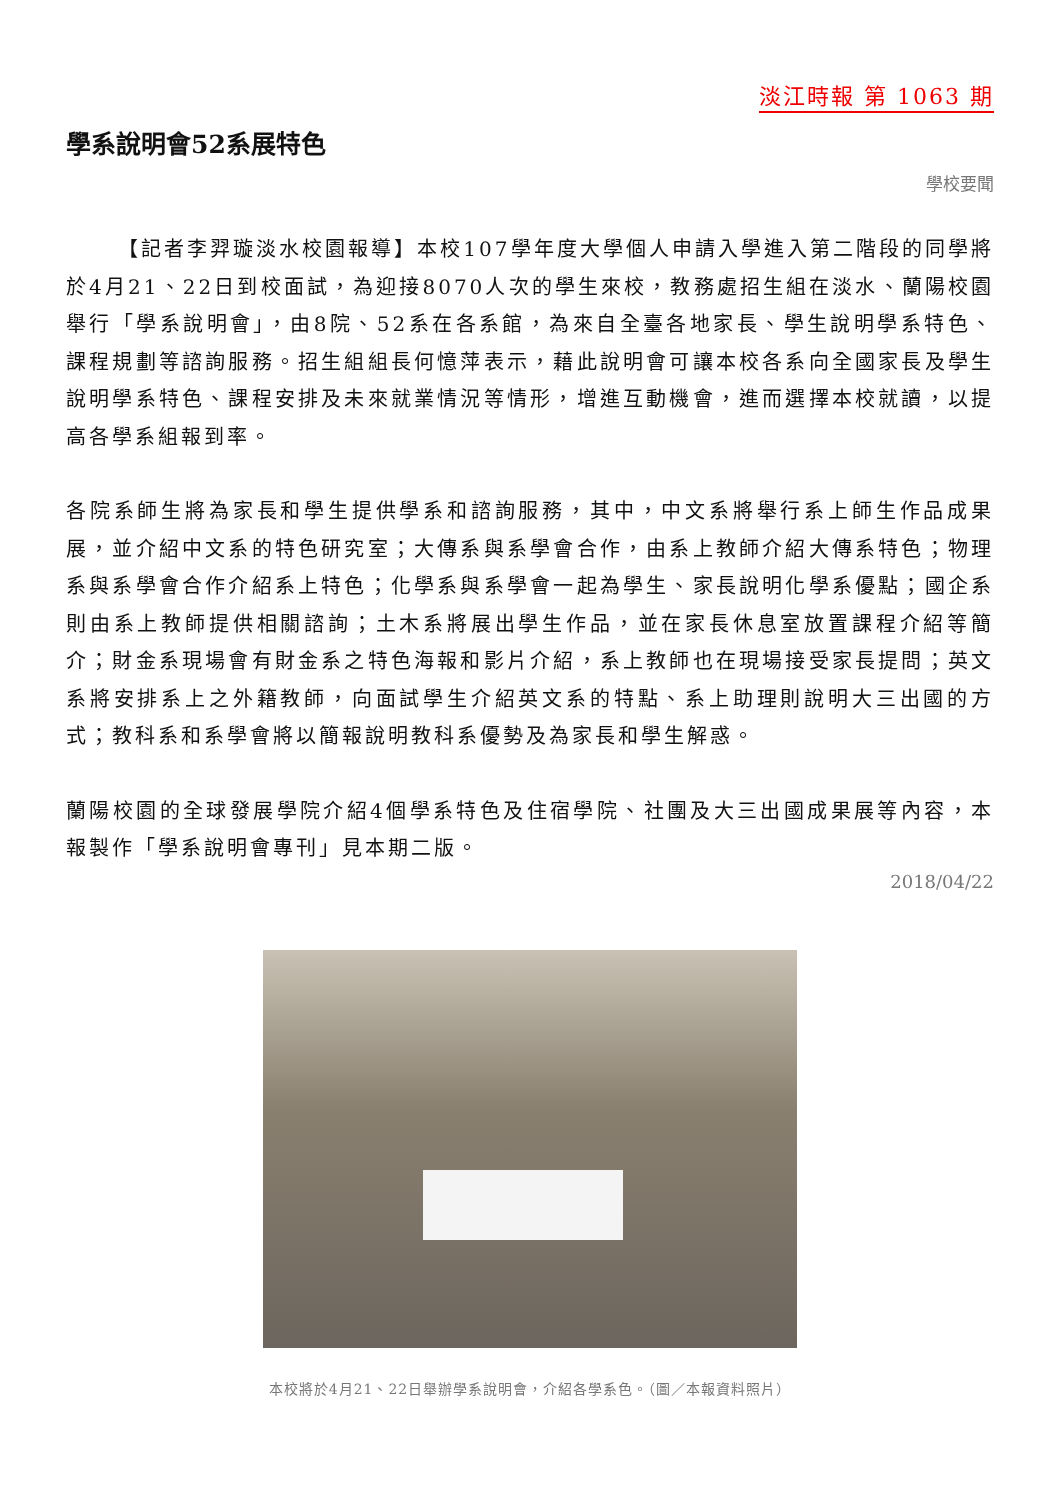淡江時報 第 1063 期
學系說明會52系展特色
學校要聞
【記者李羿璇淡水校園報導】本校107學年度大學個人申請入學進入第二階段的同學將於4月21、22日到校面試，為迎接8070人次的學生來校，教務處招生組在淡水、蘭陽校園舉行「學系說明會」，由8院、52系在各系館，為來自全臺各地家長、學生說明學系特色、課程規劃等諮詢服務。招生組組長何憶萍表示，藉此說明會可讓本校各系向全國家長及學生說明學系特色、課程安排及未來就業情況等情形，增進互動機會，進而選擇本校就讀，以提高各學系組報到率。
各院系師生將為家長和學生提供學系和諮詢服務，其中，中文系將舉行系上師生作品成果展，並介紹中文系的特色研究室；大傳系與系學會合作，由系上教師介紹大傳系特色；物理系與系學會合作介紹系上特色；化學系與系學會一起為學生、家長說明化學系優點；國企系則由系上教師提供相關諮詢；土木系將展出學生作品，並在家長休息室放置課程介紹等簡介；財金系現場會有財金系之特色海報和影片介紹，系上教師也在現場接受家長提問；英文系將安排系上之外籍教師，向面試學生介紹英文系的特點、系上助理則說明大三出國的方式；教科系和系學會將以簡報說明教科系優勢及為家長和學生解惑。
蘭陽校園的全球發展學院介紹4個學系特色及住宿學院、社團及大三出國成果展等內容，本報製作「學系說明會專刊」見本期二版。
2018/04/22
本校將於4月21、22日舉辦學系說明會，介紹各學系色。（圖／本報資料照片）